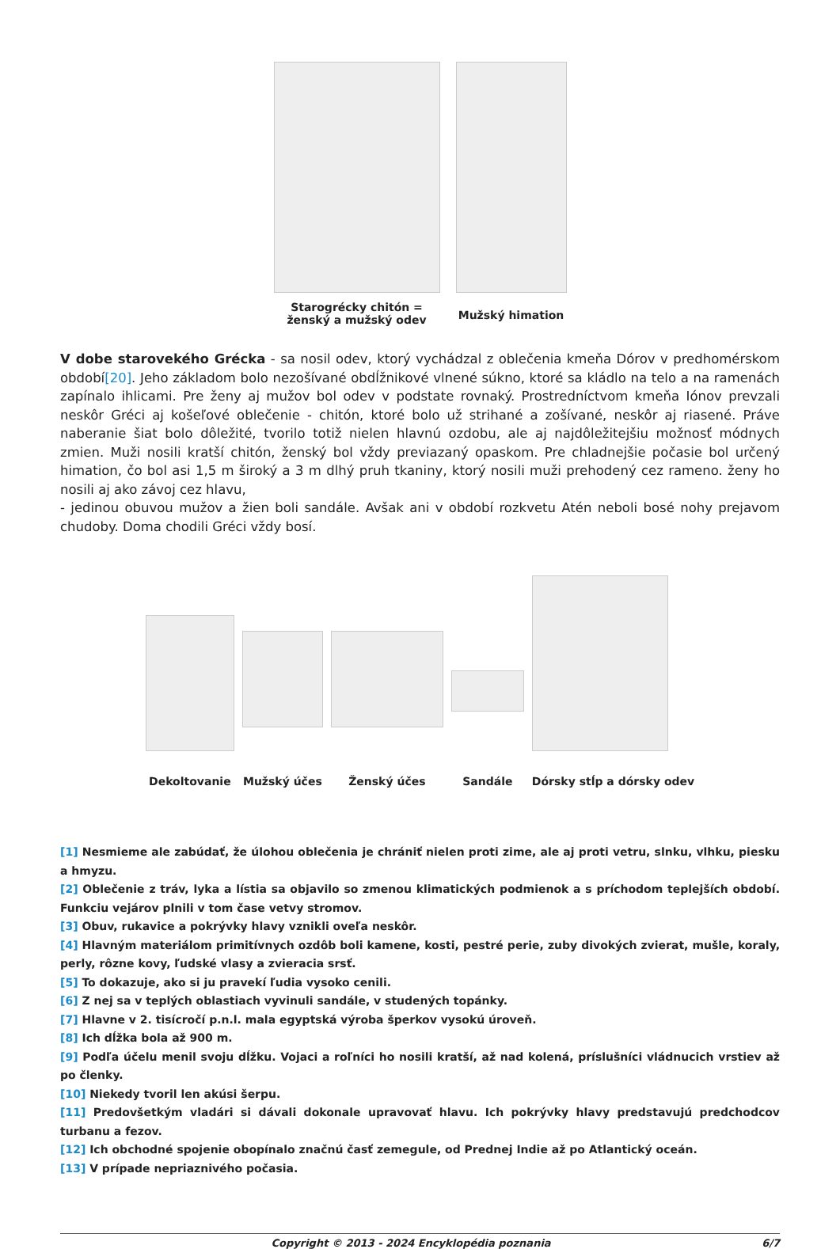Starogrécky chitón =
ženský a mužský odev
Mužský himation
V dobe starovekého Grécka - sa nosil odev, ktorý vychádzal z oblečenia kmeňa Dórov v predhomérskom období[20]. Jeho základom bolo nezošívané obdĺžnikové vlnené súkno, ktoré sa kládlo na telo a na ramenách zapínalo ihlicami. Pre ženy aj mužov bol odev v podstate rovnaký. Prostredníctvom kmeňa Iónov prevzali neskôr Gréci aj košeľové oblečenie - chitón, ktoré bolo už strihané a zošívané, neskôr aj riasené. Práve naberanie šiat bolo dôležité, tvorilo totiž nielen hlavnú ozdobu, ale aj najdôležitejšiu možnosť módnych zmien. Muži nosili kratší chitón, ženský bol vždy previazaný opaskom. Pre chladnejšie počasie bol určený himation, čo bol asi 1,5 m široký a 3 m dlhý pruh tkaniny, ktorý nosili muži prehodený cez rameno. ženy ho nosili aj ako závoj cez hlavu,
- jedinou obuvou mužov a žien boli sandále. Avšak ani v období rozkvetu Atén neboli bosé nohy prejavom chudoby. Doma chodili Gréci vždy bosí.
Dekoltovanie
Mužský účes Ženský účes
Sandále
Dórsky stĺp a dórsky odev
[1] Nesmieme ale zabúdať, že úlohou oblečenia je chrániť nielen proti zime, ale aj proti vetru, slnku, vlhku, piesku a hmyzu.
[2] Oblečenie z tráv, lyka a lístia sa objavilo so zmenou klimatických podmienok a s príchodom teplejších období. Funkciu vejárov plnili v tom čase vetvy stromov.
[3] Obuv, rukavice a pokrývky hlavy vznikli oveľa neskôr.
[4] Hlavným materiálom primitívnych ozdôb boli kamene, kosti, pestré perie, zuby divokých zvierat, mušle, koraly, perly, rôzne kovy, ľudské vlasy a zvieracia srsť.
[5] To dokazuje, ako si ju pravekí ľudia vysoko cenili.
[6] Z nej sa v teplých oblastiach vyvinuli sandále, v studených topánky.
[7] Hlavne v 2. tisícročí p.n.l. mala egyptská výroba šperkov vysokú úroveň.
[8] Ich dĺžka bola až 900 m.
[9] Podľa účelu menil svoju dĺžku. Vojaci a roľníci ho nosili kratší, až nad kolená, príslušníci vládnucich vrstiev až po členky.
[10] Niekedy tvoril len akúsi šerpu.
[11] Predovšetkým vladári si dávali dokonale upravovať hlavu. Ich pokrývky hlavy predstavujú predchodcov turbanu a fezov.
[12] Ich obchodné spojenie obopínalo značnú časť zemegule, od Prednej Indie až po Atlantický oceán.
[13] V prípade nepriaznivého počasia.
Copyright © 2013 - 2024 Encyklopédia poznania 6/7